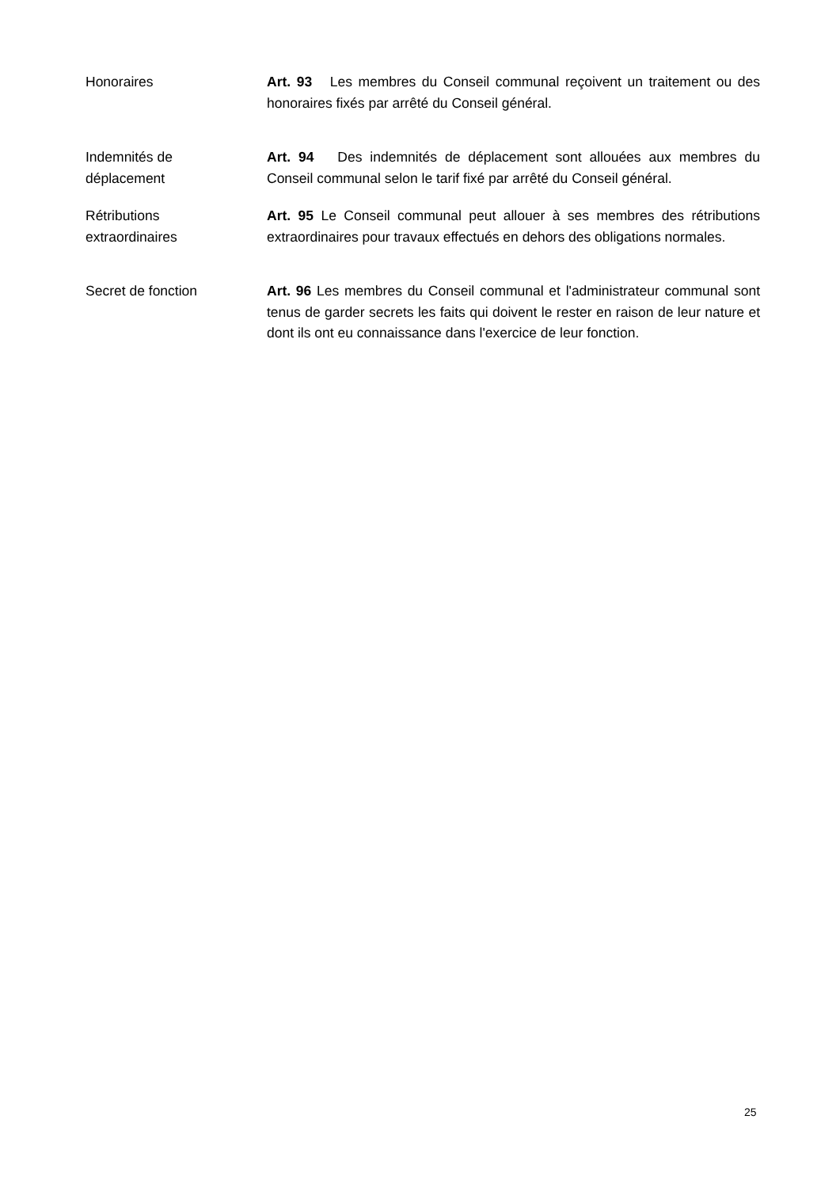Honoraires Art. 93 Les membres du Conseil communal reçoivent un traitement ou des honoraires fixés par arrêté du Conseil général.
Indemnités de
déplacement
Art. 94 Des indemnités de déplacement sont allouées aux membres du Conseil communal selon le tarif fixé par arrêté du Conseil général.
Rétributions
extraordinaires
Art. 95 Le Conseil communal peut allouer à ses membres des rétributions extraordinaires pour travaux effectués en dehors des obligations normales.
Secret de fonction Art. 96 Les membres du Conseil communal et l'administrateur communal sont tenus de garder secrets les faits qui doivent le rester en raison de leur nature et dont ils ont eu connaissance dans l'exercice de leur fonction.
25